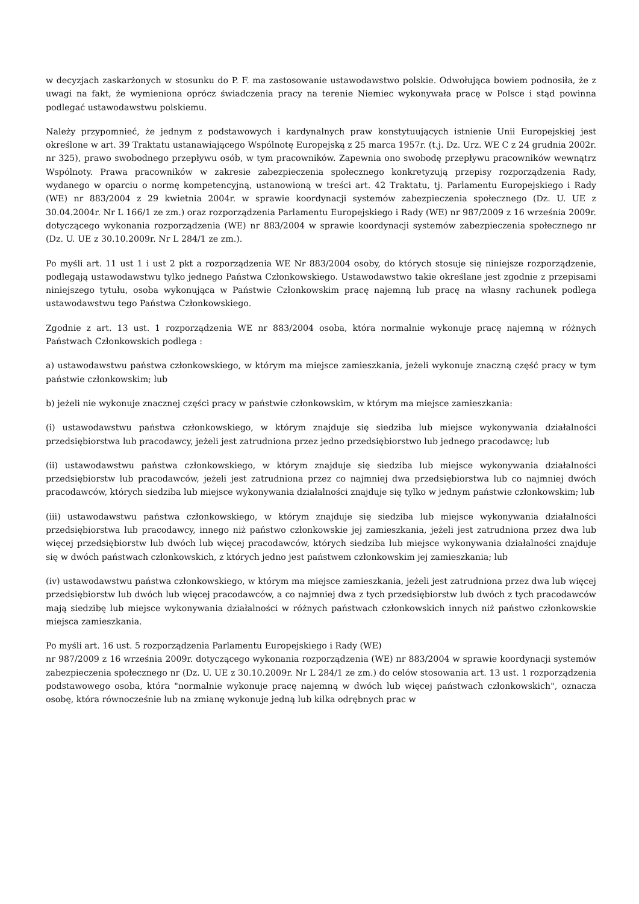w decyzjach zaskarżonych w stosunku do P. F. ma zastosowanie ustawodawstwo polskie. Odwołująca bowiem podnosiła, że z uwagi na fakt, że wymieniona oprócz świadczenia pracy na terenie Niemiec wykonywała pracę w Polsce i stąd powinna podlegać ustawodawstwu polskiemu.
Należy przypomnieć, że jednym z podstawowych i kardynalnych praw konstytuujących istnienie Unii Europejskiej jest określone w art. 39 Traktatu ustanawiającego Wspólnotę Europejską z 25 marca 1957r. (t.j. Dz. Urz. WE C z 24 grudnia 2002r. nr 325), prawo swobodnego przepływu osób, w tym pracowników. Zapewnia ono swobodę przepływu pracowników wewnątrz Wspólnoty. Prawa pracowników w zakresie zabezpieczenia społecznego konkretyzują przepisy rozporządzenia Rady, wydanego w oparciu o normę kompetencyjną, ustanowioną w treści art. 42 Traktatu, tj. Parlamentu Europejskiego i Rady (WE) nr 883/2004 z 29 kwietnia 2004r. w sprawie koordynacji systemów zabezpieczenia społecznego (Dz. U. UE z 30.04.2004r. Nr L 166/1 ze zm.) oraz rozporządzenia Parlamentu Europejskiego i Rady (WE) nr 987/2009 z 16 września 2009r. dotyczącego wykonania rozporządzenia (WE) nr 883/2004 w sprawie koordynacji systemów zabezpieczenia społecznego nr (Dz. U. UE z 30.10.2009r. Nr L 284/1 ze zm.).
Po myśli art. 11 ust 1 i ust 2 pkt a rozporządzenia WE Nr 883/2004 osoby, do których stosuje się niniejsze rozporządzenie, podlegają ustawodawstwu tylko jednego Państwa Członkowskiego. Ustawodawstwo takie określane jest zgodnie z przepisami niniejszego tytułu, osoba wykonująca w Państwie Członkowskim pracę najemną lub pracę na własny rachunek podlega ustawodawstwu tego Państwa Członkowskiego.
Zgodnie z art. 13 ust. 1 rozporządzenia WE nr 883/2004 osoba, która normalnie wykonuje pracę najemną w różnych Państwach Członkowskich podlega :
a) ustawodawstwu państwa członkowskiego, w którym ma miejsce zamieszkania, jeżeli wykonuje znaczną część pracy w tym państwie członkowskim; lub
b) jeżeli nie wykonuje znacznej części pracy w państwie członkowskim, w którym ma miejsce zamieszkania:
(i) ustawodawstwu państwa członkowskiego, w którym znajduje się siedziba lub miejsce wykonywania działalności przedsiębiorstwa lub pracodawcy, jeżeli jest zatrudniona przez jedno przedsiębiorstwo lub jednego pracodawcę; lub
(ii) ustawodawstwu państwa członkowskiego, w którym znajduje się siedziba lub miejsce wykonywania działalności przedsiębiorstw lub pracodawców, jeżeli jest zatrudniona przez co najmniej dwa przedsiębiorstwa lub co najmniej dwóch pracodawców, których siedziba lub miejsce wykonywania działalności znajduje się tylko w jednym państwie członkowskim; lub
(iii) ustawodawstwu państwa członkowskiego, w którym znajduje się siedziba lub miejsce wykonywania działalności przedsiębiorstwa lub pracodawcy, innego niż państwo członkowskie jej zamieszkania, jeżeli jest zatrudniona przez dwa lub więcej przedsiębiorstw lub dwóch lub więcej pracodawców, których siedziba lub miejsce wykonywania działalności znajduje się w dwóch państwach członkowskich, z których jedno jest państwem członkowskim jej zamieszkania; lub
(iv) ustawodawstwu państwa członkowskiego, w którym ma miejsce zamieszkania, jeżeli jest zatrudniona przez dwa lub więcej przedsiębiorstw lub dwóch lub więcej pracodawców, a co najmniej dwa z tych przedsiębiorstw lub dwóch z tych pracodawców mają siedzibę lub miejsce wykonywania działalności w różnych państwach członkowskich innych niż państwo członkowskie miejsca zamieszkania.
Po myśli art. 16 ust. 5 rozporządzenia Parlamentu Europejskiego i Rady (WE)
nr 987/2009 z 16 września 2009r. dotyczącego wykonania rozporządzenia (WE) nr 883/2004 w sprawie koordynacji systemów zabezpieczenia społecznego nr (Dz. U. UE z 30.10.2009r. Nr L 284/1 ze zm.) do celów stosowania art. 13 ust. 1 rozporządzenia podstawowego osoba, która "normalnie wykonuje pracę najemną w dwóch lub więcej państwach członkowskich", oznacza osobę, która równocześnie lub na zmianę wykonuje jedną lub kilka odrębnych prac w